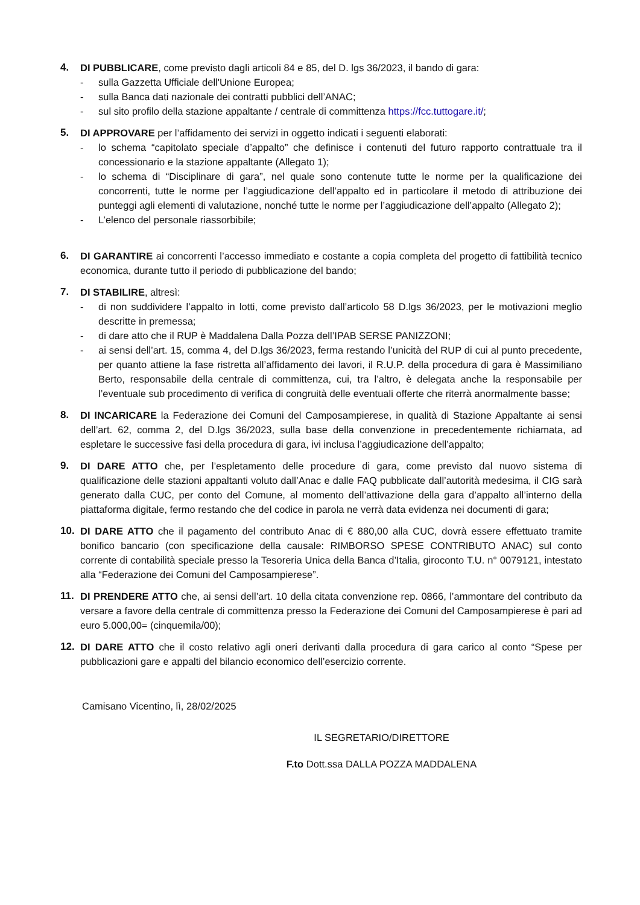4. DI PUBBLICARE, come previsto dagli articoli 84 e 85, del D. lgs 36/2023, il bando di gara:
- sulla Gazzetta Ufficiale dell'Unione Europea;
- sulla Banca dati nazionale dei contratti pubblici dell’ANAC;
- sul sito profilo della stazione appaltante / centrale di committenza https://fcc.tuttogare.it/;
5. DI APPROVARE per l’affidamento dei servizi in oggetto indicati i seguenti elaborati:
- lo schema “capitolato speciale d’appalto” che definisce i contenuti del futuro rapporto contrattuale tra il concessionario e la stazione appaltante (Allegato 1);
- lo schema di “Disciplinare di gara”, nel quale sono contenute tutte le norme per la qualificazione dei concorrenti, tutte le norme per l’aggiudicazione dell’appalto ed in particolare il metodo di attribuzione dei punteggi agli elementi di valutazione, nonché tutte le norme per l’aggiudicazione dell’appalto (Allegato 2);
- L’elenco del personale riassorbibile;
6. DI GARANTIRE ai concorrenti l’accesso immediato e costante a copia completa del progetto di fattibilità tecnico economica, durante tutto il periodo di pubblicazione del bando;
7. DI STABILIRE, altresì:
- di non suddividere l’appalto in lotti, come previsto dall’articolo 58 D.lgs 36/2023, per le motivazioni meglio descritte in premessa;
- di dare atto che il RUP è Maddalena Dalla Pozza dell’IPAB SERSE PANIZZONI;
- ai sensi dell’art. 15, comma 4, del D.lgs 36/2023, ferma restando l’unicità del RUP di cui al punto precedente, per quanto attiene la fase ristretta all’affidamento dei lavori, il R.U.P. della procedura di gara è Massimiliano Berto, responsabile della centrale di committenza, cui, tra l’altro, è delegata anche la responsabile per l’eventuale sub procedimento di verifica di congruità delle eventuali offerte che riterrà anormalmente basse;
8. DI INCARICARE la Federazione dei Comuni del Camposampierese, in qualità di Stazione Appaltante ai sensi dell’art. 62, comma 2, del D.lgs 36/2023, sulla base della convenzione in precedentemente richiamata, ad espletare le successive fasi della procedura di gara, ivi inclusa l’aggiudicazione dell’appalto;
9. DI DARE ATTO che, per l’espletamento delle procedure di gara, come previsto dal nuovo sistema di qualificazione delle stazioni appaltanti voluto dall’Anac e dalle FAQ pubblicate dall’autorità medesima, il CIG sarà generato dalla CUC, per conto del Comune, al momento dell’attivazione della gara d’appalto all’interno della piattaforma digitale, fermo restando che del codice in parola ne verrà data evidenza nei documenti di gara;
10. DI DARE ATTO che il pagamento del contributo Anac di € 880,00 alla CUC, dovrà essere effettuato tramite bonifico bancario (con specificazione della causale: RIMBORSO SPESE CONTRIBUTO ANAC) sul conto corrente di contabilità speciale presso la Tesoreria Unica della Banca d’Italia, giroconto T.U. n° 0079121, intestato alla “Federazione dei Comuni del Camposampierese”.
11. DI PRENDERE ATTO che, ai sensi dell’art. 10 della citata convenzione rep. 0866, l’ammontare del contributo da versare a favore della centrale di committenza presso la Federazione dei Comuni del Camposampierese è pari ad euro 5.000,00= (cinquemila/00);
12. DI DARE ATTO che il costo relativo agli oneri derivanti dalla procedura di gara carico al conto “Spese per pubblicazioni gare e appalti del bilancio economico dell’esercizio corrente.
Camisano Vicentino, lì, 28/02/2025
IL SEGRETARIO/DIRETTORE
F.to Dott.ssa DALLA POZZA MADDALENA